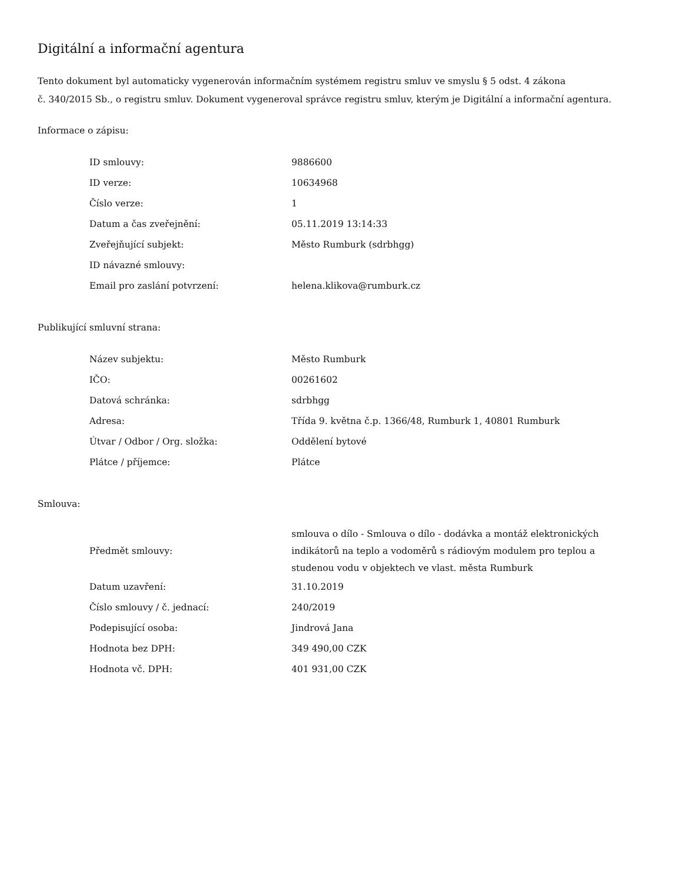Digitální a informační agentura
Tento dokument byl automaticky vygenerován informačním systémem registru smluv ve smyslu § 5 odst. 4 zákona
č. 340/2015 Sb., o registru smluv. Dokument vygeneroval správce registru smluv, kterým je Digitální a informační agentura.
Informace o zápisu:
| ID smlouvy: | 9886600 |
| ID verze: | 10634968 |
| Číslo verze: | 1 |
| Datum a čas zveřejnění: | 05.11.2019 13:14:33 |
| Zveřejňující subjekt: | Město Rumburk (sdrbhgg) |
| ID návazné smlouvy: | |
| Email pro zaslání potvrzení: | helena.klikova@rumburk.cz |
Publikující smluvní strana:
| Název subjektu: | Město Rumburk |
| IČO: | 00261602 |
| Datová schránka: | sdrbhgg |
| Adresa: | Třída 9. května č.p. 1366/48, Rumburk 1, 40801 Rumburk |
| Útvar / Odbor / Org. složka: | Oddělení bytové |
| Plátce / příjemce: | Plátce |
Smlouva:
| Předmět smlouvy: | smlouva o dílo - Smlouva o dílo - dodávka a montáž elektronických indikátorů na teplo a vodoměrů s rádiovým modulem pro teplou a studenou vodu v objektech ve vlast. města Rumburk |
| Datum uzavření: | 31.10.2019 |
| Číslo smlouvy / č. jednací: | 240/2019 |
| Podepisující osoba: | Jindrová Jana |
| Hodnota bez DPH: | 349 490,00 CZK |
| Hodnota vč. DPH: | 401 931,00 CZK |